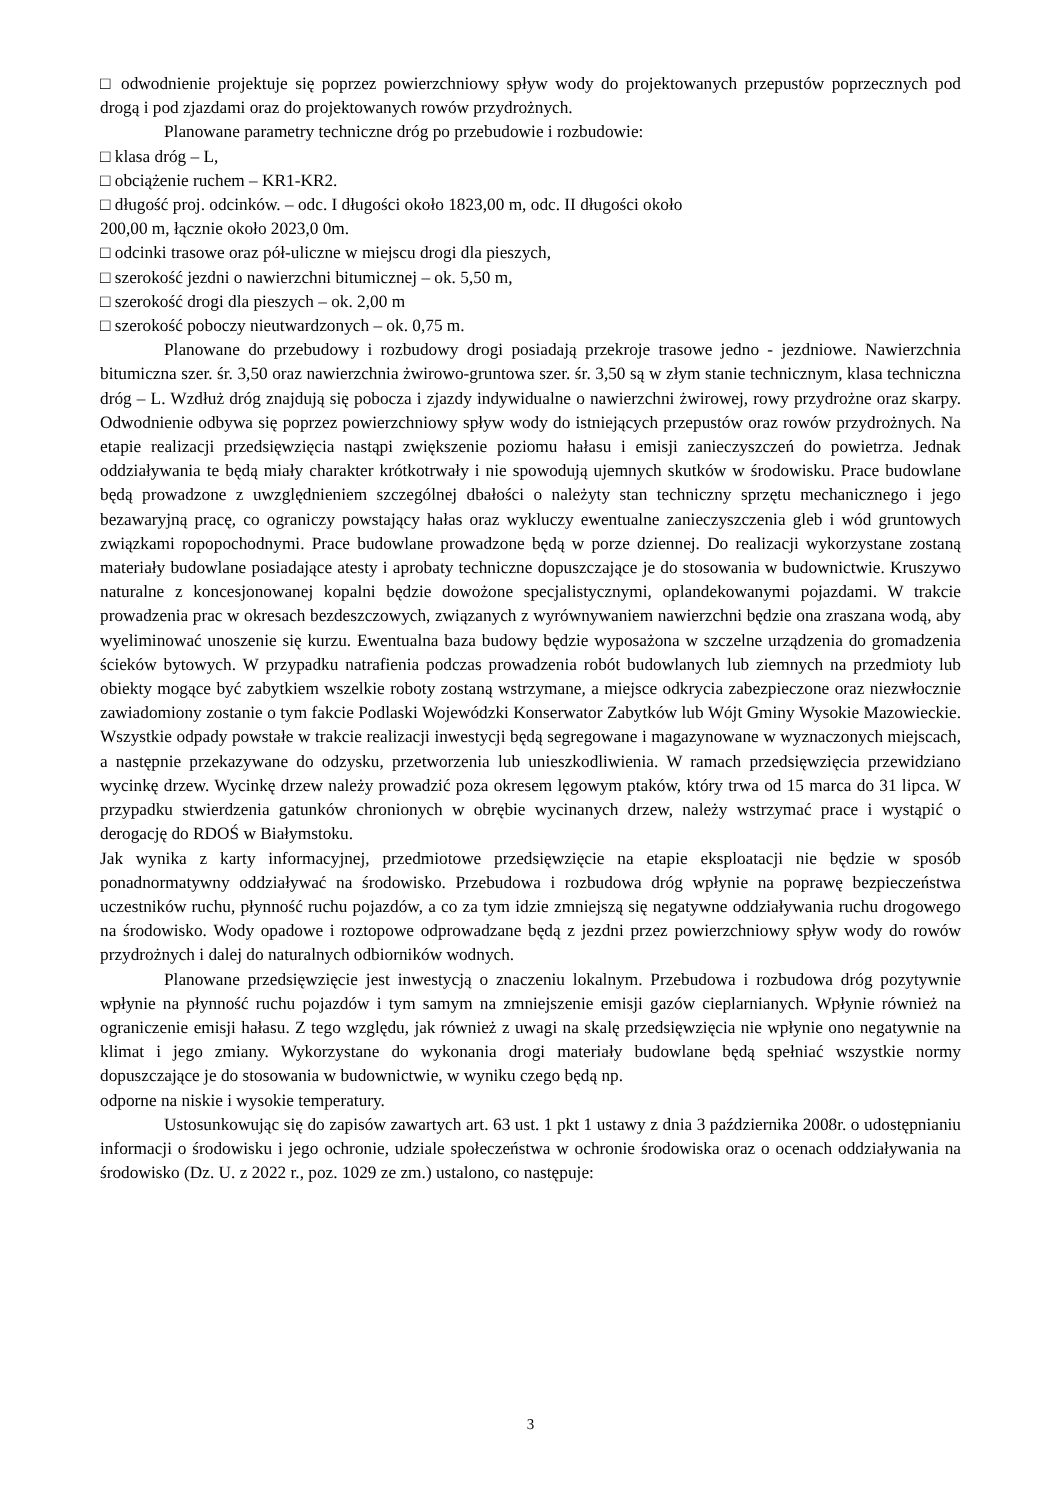□ odwodnienie projektuje się poprzez powierzchniowy spływ wody do projektowanych przepustów poprzecznych pod drogą i pod zjazdami oraz do projektowanych rowów przydrożnych.
Planowane parametry techniczne dróg po przebudowie i rozbudowie:
□ klasa dróg – L,
□ obciążenie ruchem – KR1-KR2.
□ długość proj. odcinków. – odc. I długości około 1823,00 m, odc. II długości około
200,00 m, łącznie około 2023,0 0m.
□ odcinki trasowe oraz pół-uliczne w miejscu drogi dla pieszych,
□ szerokość jezdni o nawierzchni bitumicznej – ok. 5,50 m,
□ szerokość drogi dla pieszych – ok. 2,00 m
□ szerokość poboczy nieutwardzonych – ok. 0,75 m.
Planowane do przebudowy i rozbudowy drogi posiadają przekroje trasowe jedno - jezdniowe. Nawierzchnia bitumiczna szer. śr. 3,50 oraz nawierzchnia żwirowo-gruntowa szer. śr. 3,50 są w złym stanie technicznym, klasa techniczna dróg – L. Wzdłuż dróg znajdują się pobocza i zjazdy indywidualne o nawierzchni żwirowej, rowy przydrożne oraz skarpy. Odwodnienie odbywa się poprzez powierzchniowy spływ wody do istniejących przepustów oraz rowów przydrożnych. Na etapie realizacji przedsięwzięcia nastąpi zwiększenie poziomu hałasu i emisji zanieczyszczeń do powietrza. Jednak oddziaływania te będą miały charakter krótkotrwały i nie spowodują ujemnych skutków w środowisku. Prace budowlane będą prowadzone z uwzględnieniem szczególnej dbałości o należyty stan techniczny sprzętu mechanicznego i jego bezawaryjną pracę, co ograniczy powstający hałas oraz wykluczy ewentualne zanieczyszczenia gleb i wód gruntowych związkami ropopochodnymi. Prace budowlane prowadzone będą w porze dziennej. Do realizacji wykorzystane zostaną materiały budowlane posiadające atesty i aprobaty techniczne dopuszczające je do stosowania w budownictwie. Kruszywo naturalne z koncesjonowanej kopalni będzie dowożone specjalistycznymi, oplandekowanymi pojazdami. W trakcie prowadzenia prac w okresach bezdeszczowych, związanych z wyrównywaniem nawierzchni będzie ona zraszana wodą, aby wyeliminować unoszenie się kurzu. Ewentualna baza budowy będzie wyposażona w szczelne urządzenia do gromadzenia ścieków bytowych. W przypadku natrafienia podczas prowadzenia robót budowlanych lub ziemnych na przedmioty lub obiekty mogące być zabytkiem wszelkie roboty zostaną wstrzymane, a miejsce odkrycia zabezpieczone oraz niezwłocznie zawiadomiony zostanie o tym fakcie Podlaski Wojewódzki Konserwator Zabytków lub Wójt Gminy Wysokie Mazowieckie. Wszystkie odpady powstałe w trakcie realizacji inwestycji będą segregowane i magazynowane w wyznaczonych miejscach, a następnie przekazywane do odzysku, przetworzenia lub unieszkodliwienia. W ramach przedsięwzięcia przewidziano wycinkę drzew. Wycinkę drzew należy prowadzić poza okresem lęgowym ptaków, który trwa od 15 marca do 31 lipca. W przypadku stwierdzenia gatunków chronionych w obrębie wycinanych drzew, należy wstrzymać prace i wystąpić o derogację do RDOŚ w Białymstoku.
Jak wynika z karty informacyjnej, przedmiotowe przedsięwzięcie na etapie eksploatacji nie będzie w sposób ponadnormatywny oddziaływać na środowisko. Przebudowa i rozbudowa dróg wpłynie na poprawę bezpieczeństwa uczestników ruchu, płynność ruchu pojazdów, a co za tym idzie zmniejszą się negatywne oddziaływania ruchu drogowego na środowisko. Wody opadowe i roztopowe odprowadzane będą z jezdni przez powierzchniowy spływ wody do rowów przydrożnych i dalej do naturalnych odbiorników wodnych.
Planowane przedsięwzięcie jest inwestycją o znaczeniu lokalnym. Przebudowa i rozbudowa dróg pozytywnie wpłynie na płynność ruchu pojazdów i tym samym na zmniejszenie emisji gazów cieplarnianych. Wpłynie również na ograniczenie emisji hałasu. Z tego względu, jak również z uwagi na skalę przedsięwzięcia nie wpłynie ono negatywnie na klimat i jego zmiany. Wykorzystane do wykonania drogi materiały budowlane będą spełniać wszystkie normy dopuszczające je do stosowania w budownictwie, w wyniku czego będą np.
odporne na niskie i wysokie temperatury.
Ustosunkowując się do zapisów zawartych art. 63 ust. 1 pkt 1 ustawy z dnia 3 października 2008r. o udostępnianiu informacji o środowisku i jego ochronie, udziale społeczeństwa w ochronie środowiska oraz o ocenach oddziaływania na środowisko (Dz. U. z 2022 r., poz. 1029 ze zm.) ustalono, co następuje:
3